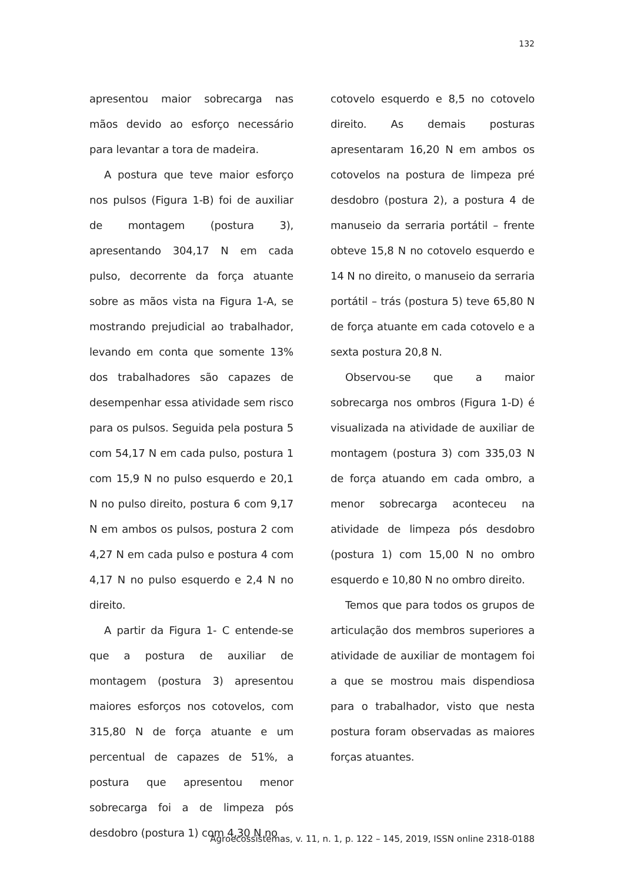132
apresentou maior sobrecarga nas mãos devido ao esforço necessário para levantar a tora de madeira.
A postura que teve maior esforço nos pulsos (Figura 1-B) foi de auxiliar de montagem (postura 3), apresentando 304,17 N em cada pulso, decorrente da força atuante sobre as mãos vista na Figura 1-A, se mostrando prejudicial ao trabalhador, levando em conta que somente 13% dos trabalhadores são capazes de desempenhar essa atividade sem risco para os pulsos. Seguida pela postura 5 com 54,17 N em cada pulso, postura 1 com 15,9 N no pulso esquerdo e 20,1 N no pulso direito, postura 6 com 9,17 N em ambos os pulsos, postura 2 com 4,27 N em cada pulso e postura 4 com 4,17 N no pulso esquerdo e 2,4 N no direito.
A partir da Figura 1- C entende-se que a postura de auxiliar de montagem (postura 3) apresentou maiores esforços nos cotovelos, com 315,80 N de força atuante e um percentual de capazes de 51%, a postura que apresentou menor sobrecarga foi a de limpeza pós desdobro (postura 1) com 4,30 N no
cotovelo esquerdo e 8,5 no cotovelo direito. As demais posturas apresentaram 16,20 N em ambos os cotovelos na postura de limpeza pré desdobro (postura 2), a postura 4 de manuseio da serraria portátil – frente obteve 15,8 N no cotovelo esquerdo e 14 N no direito, o manuseio da serraria portátil – trás (postura 5) teve 65,80 N de força atuante em cada cotovelo e a sexta postura 20,8 N.
Observou-se que a maior sobrecarga nos ombros (Figura 1-D) é visualizada na atividade de auxiliar de montagem (postura 3) com 335,03 N de força atuando em cada ombro, a menor sobrecarga aconteceu na atividade de limpeza pós desdobro (postura 1) com 15,00 N no ombro esquerdo e 10,80 N no ombro direito.
Temos que para todos os grupos de articulação dos membros superiores a atividade de auxiliar de montagem foi a que se mostrou mais dispendiosa para o trabalhador, visto que nesta postura foram observadas as maiores forças atuantes.
Agroecossistemas, v. 11, n. 1, p. 122 – 145, 2019, ISSN online 2318-0188